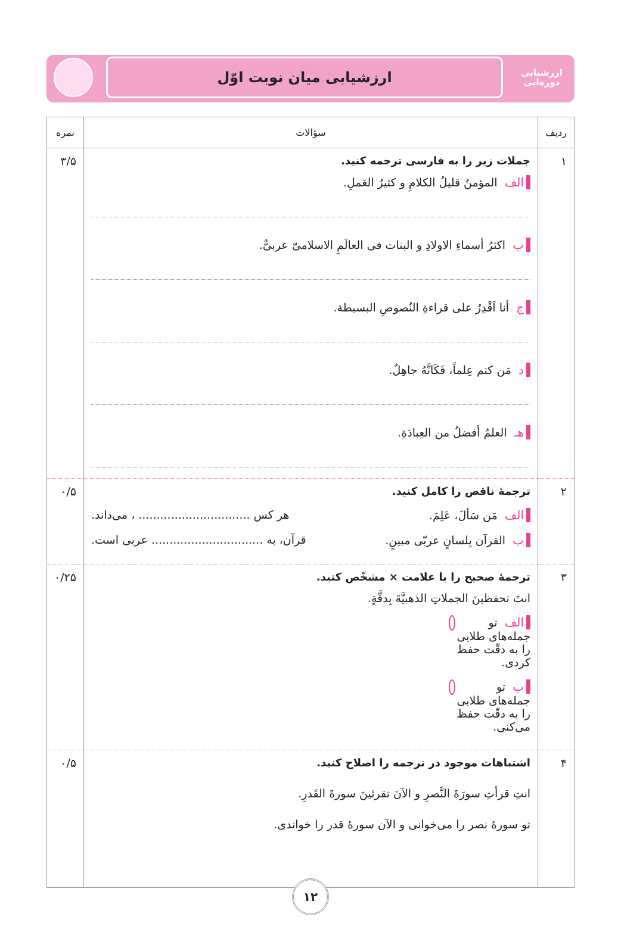ارزشیابی
دوره‌ایی
ارزشیابی میان نوبت اوّل
| ردیف | سؤالات | نمره |
| --- | --- | --- |
| ۱ | جملات زیر را به فارسی ترجمه کنید. الف المؤمنُ قلیلُ الکلامِ و کثیرُ العَملِ. ب اکثرُ أسماءِ الاولادِ و البنات فی العالَمِ الاسلامیّ عربیٌّ. ج أنا اَقْدِرُ علی قراءةِ النُصوصِ البسیطة. د مَن کتم عِلماً، فَکَانَّهُ جاهِلٌ. هـ العلمُ أفضلُ من العِبادَةِ. | ۳/۵ |
| ۲ | ترجمهٔ ناقص را کامل کنید. الف مَن سَألَ، عَلِمَ. هر کس ............................... ، می‌داند. ب القرآن بِلسانٍ عربّی مبینٍ. قرآن، به ............................... عربی است. | ۰/۵ |
| ۳ | ترجمهٔ صحیح را با علامت × مشخّص کنید. انتَ تحفظینَ الجملاتِ الذهبیَّةَ بِدقَّةٍ. الف تو جمله‌های طلایی را به دقّت حفظ کردی. ب تو جمله‌های طلایی را به دقّت حفظ می‌کنی. | ۰/۲۵ |
| ۴ | اشتباهات موجود در ترجمه را اصلاح کنید. انتِ قرأتِ سورَةَ النَّصرِ و الآنَ تقرئینَ سورةَ القَدرِ. تو سورهٔ نصر را می‌خوانی و الآن سورهٔ قدر را خواندی. | ۰/۵ |
۱۲